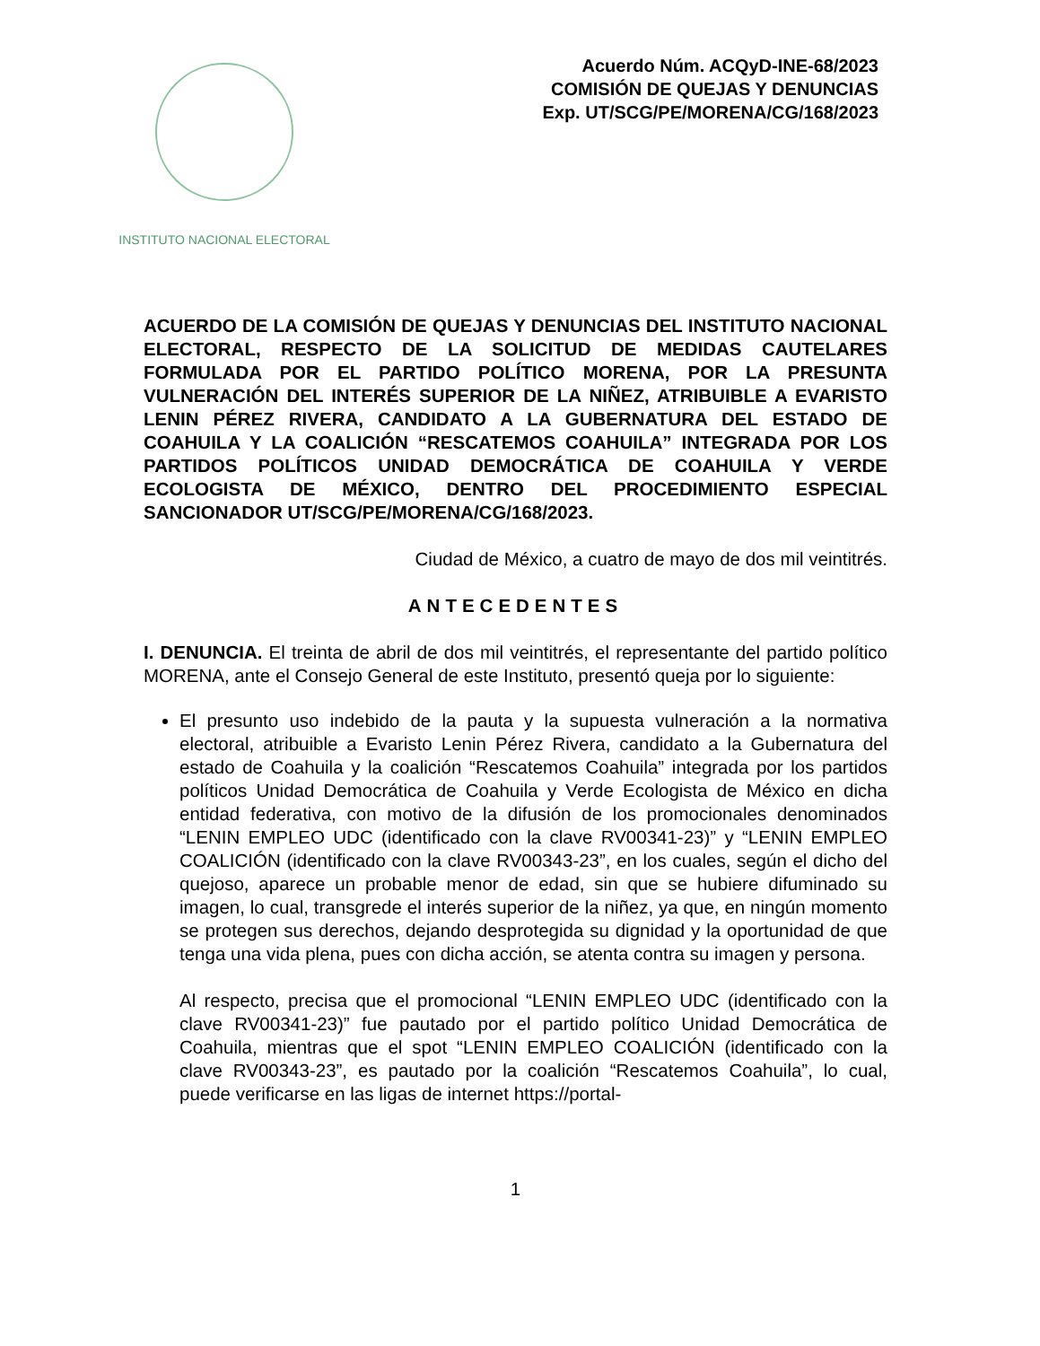INSTITUTO NACIONAL ELECTORAL
Acuerdo Núm. ACQyD-INE-68/2023
COMISIÓN DE QUEJAS Y DENUNCIAS
Exp. UT/SCG/PE/MORENA/CG/168/2023
ACUERDO DE LA COMISIÓN DE QUEJAS Y DENUNCIAS DEL INSTITUTO NACIONAL ELECTORAL, RESPECTO DE LA SOLICITUD DE MEDIDAS CAUTELARES FORMULADA POR EL PARTIDO POLÍTICO MORENA, POR LA PRESUNTA VULNERACIÓN DEL INTERÉS SUPERIOR DE LA NIÑEZ, ATRIBUIBLE A EVARISTO LENIN PÉREZ RIVERA, CANDIDATO A LA GUBERNATURA DEL ESTADO DE COAHUILA Y LA COALICIÓN “RESCATEMOS COAHUILA” INTEGRADA POR LOS PARTIDOS POLÍTICOS UNIDAD DEMOCRÁTICA DE COAHUILA Y VERDE ECOLOGISTA DE MÉXICO, DENTRO DEL PROCEDIMIENTO ESPECIAL SANCIONADOR UT/SCG/PE/MORENA/CG/168/2023.
Ciudad de México, a cuatro de mayo de dos mil veintitrés.
ANTECEDENTES
I. DENUNCIA. El treinta de abril de dos mil veintitrés, el representante del partido político MORENA, ante el Consejo General de este Instituto, presentó queja por lo siguiente:
El presunto uso indebido de la pauta y la supuesta vulneración a la normativa electoral, atribuible a Evaristo Lenin Pérez Rivera, candidato a la Gubernatura del estado de Coahuila y la coalición “Rescatemos Coahuila” integrada por los partidos políticos Unidad Democrática de Coahuila y Verde Ecologista de México en dicha entidad federativa, con motivo de la difusión de los promocionales denominados “LENIN EMPLEO UDC (identificado con la clave RV00341-23)” y “LENIN EMPLEO COALICIÓN (identificado con la clave RV00343-23”, en los cuales, según el dicho del quejoso, aparece un probable menor de edad, sin que se hubiere difuminado su imagen, lo cual, transgrede el interés superior de la niñez, ya que, en ningún momento se protegen sus derechos, dejando desprotegida su dignidad y la oportunidad de que tenga una vida plena, pues con dicha acción, se atenta contra su imagen y persona.
Al respecto, precisa que el promocional “LENIN EMPLEO UDC (identificado con la clave RV00341-23)” fue pautado por el partido político Unidad Democrática de Coahuila, mientras que el spot “LENIN EMPLEO COALICIÓN (identificado con la clave RV00343-23”, es pautado por la coalición “Rescatemos Coahuila”, lo cual, puede verificarse en las ligas de internet https://portal-
1